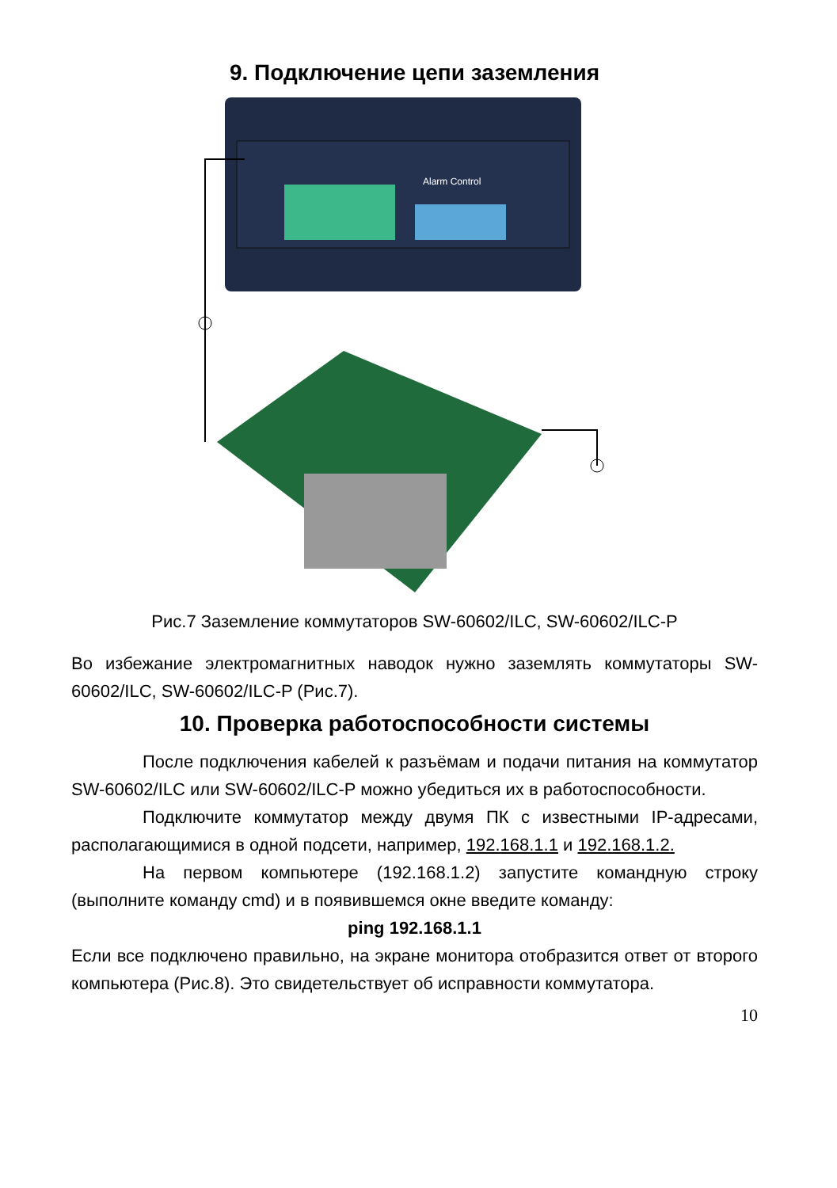9. Подключение цепи заземления
Alarm Control
Рис.7 Заземление коммутаторов SW-60602/ILC, SW-60602/ILC-P
Во избежание электромагнитных наводок нужно заземлять коммутаторы SW-60602/ILC, SW-60602/ILC-P (Рис.7).
10. Проверка работоспособности системы
После подключения кабелей к разъёмам и подачи питания на коммутатор SW-60602/ILC или SW-60602/ILC-P можно убедиться их в работоспособности.
Подключите коммутатор между двумя ПК с известными IP-адресами, располагающимися в одной подсети, например, 192.168.1.1 и 192.168.1.2.
На первом компьютере (192.168.1.2) запустите командную строку (выполните команду cmd) и в появившемся окне введите команду:
ping 192.168.1.1
Если все подключено правильно, на экране монитора отобразится ответ от второго компьютера (Рис.8). Это свидетельствует об исправности коммутатора.
10